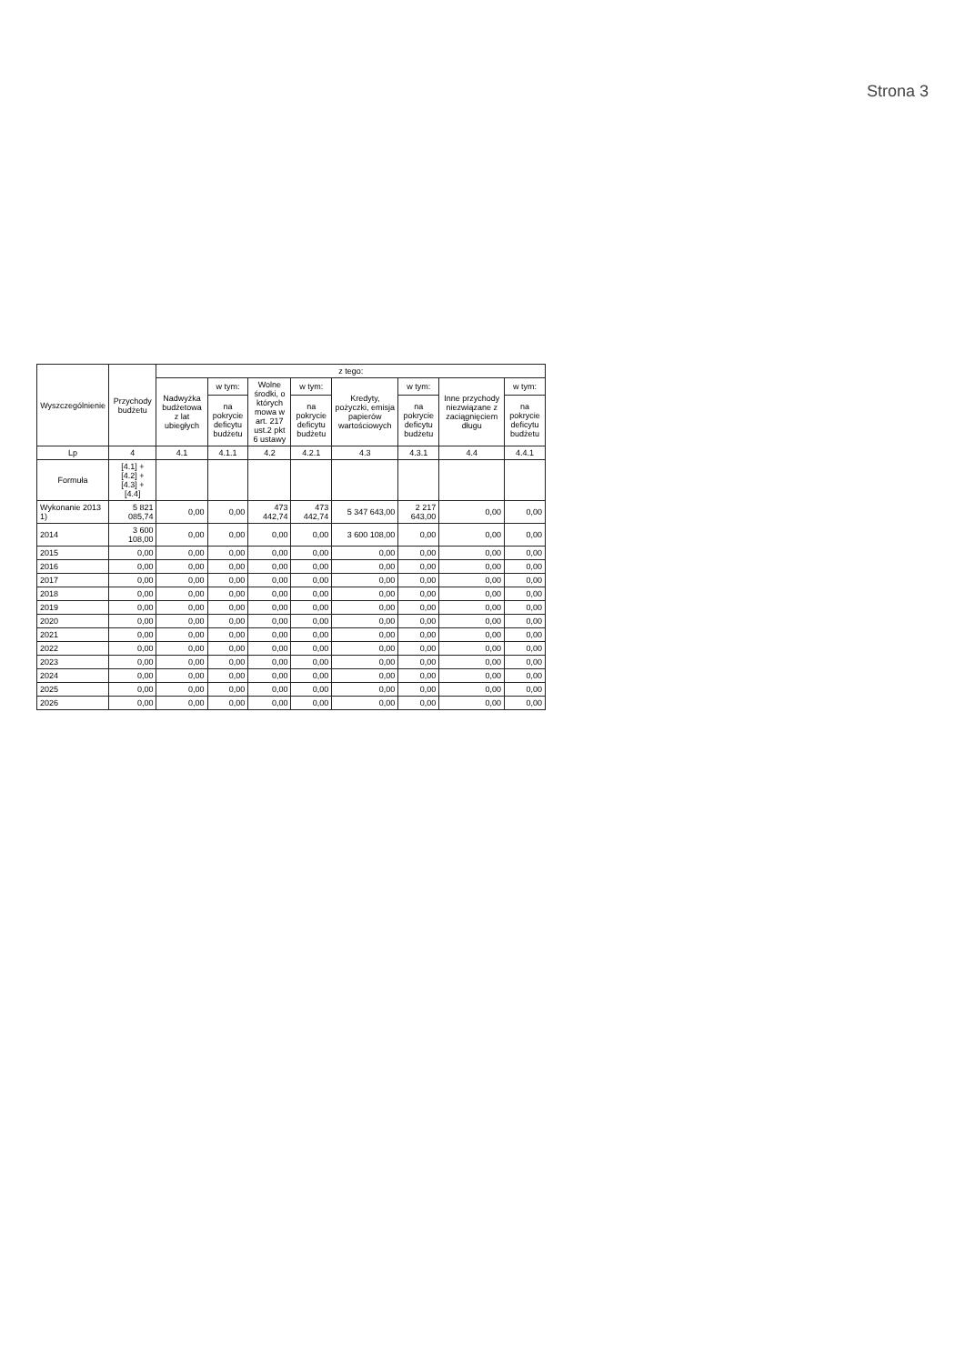Strona 3
| Wyszczególnienie | Przychody budżetu | z tego: | | | | | | | |
| --- | --- | --- | --- | --- | --- | --- | --- | --- | --- |
| | | Nadwyżka budżetowa z lat ubiegłych | w tym: | Wolne środki, o których mowa w art. 217 ust.2 pkt 6 ustawy | w tym: | Kredyty, pożyczki, emisja papierów wartościowych | w tym: | Inne przychody niezwiązane z zaciągnięciem długu | w tym: |
| | | | na pokrycie deficytu budżetu | | na pokrycie deficytu budżetu | | na pokrycie deficytu budżetu | | na pokrycie deficytu budżetu |
| Lp | 4 | 4.1 | 4.1.1 | 4.2 | 4.2.1 | 4.3 | 4.3.1 | 4.4 | 4.4.1 |
| Formuła | [4.1] + [4.2] + [4.3] + [4.4] | | | | | | | | |
| Wykonanie 2013 1) | 5 821 085,74 | 0,00 | 0,00 | 473 442,74 | 473 442,74 | 5 347 643,00 | 2 217 643,00 | 0,00 | 0,00 |
| 2014 | 3 600 108,00 | 0,00 | 0,00 | 0,00 | 0,00 | 3 600 108,00 | 0,00 | 0,00 | 0,00 |
| 2015 | 0,00 | 0,00 | 0,00 | 0,00 | 0,00 | 0,00 | 0,00 | 0,00 | 0,00 |
| 2016 | 0,00 | 0,00 | 0,00 | 0,00 | 0,00 | 0,00 | 0,00 | 0,00 | 0,00 |
| 2017 | 0,00 | 0,00 | 0,00 | 0,00 | 0,00 | 0,00 | 0,00 | 0,00 | 0,00 |
| 2018 | 0,00 | 0,00 | 0,00 | 0,00 | 0,00 | 0,00 | 0,00 | 0,00 | 0,00 |
| 2019 | 0,00 | 0,00 | 0,00 | 0,00 | 0,00 | 0,00 | 0,00 | 0,00 | 0,00 |
| 2020 | 0,00 | 0,00 | 0,00 | 0,00 | 0,00 | 0,00 | 0,00 | 0,00 | 0,00 |
| 2021 | 0,00 | 0,00 | 0,00 | 0,00 | 0,00 | 0,00 | 0,00 | 0,00 | 0,00 |
| 2022 | 0,00 | 0,00 | 0,00 | 0,00 | 0,00 | 0,00 | 0,00 | 0,00 | 0,00 |
| 2023 | 0,00 | 0,00 | 0,00 | 0,00 | 0,00 | 0,00 | 0,00 | 0,00 | 0,00 |
| 2024 | 0,00 | 0,00 | 0,00 | 0,00 | 0,00 | 0,00 | 0,00 | 0,00 | 0,00 |
| 2025 | 0,00 | 0,00 | 0,00 | 0,00 | 0,00 | 0,00 | 0,00 | 0,00 | 0,00 |
| 2026 | 0,00 | 0,00 | 0,00 | 0,00 | 0,00 | 0,00 | 0,00 | 0,00 | 0,00 |